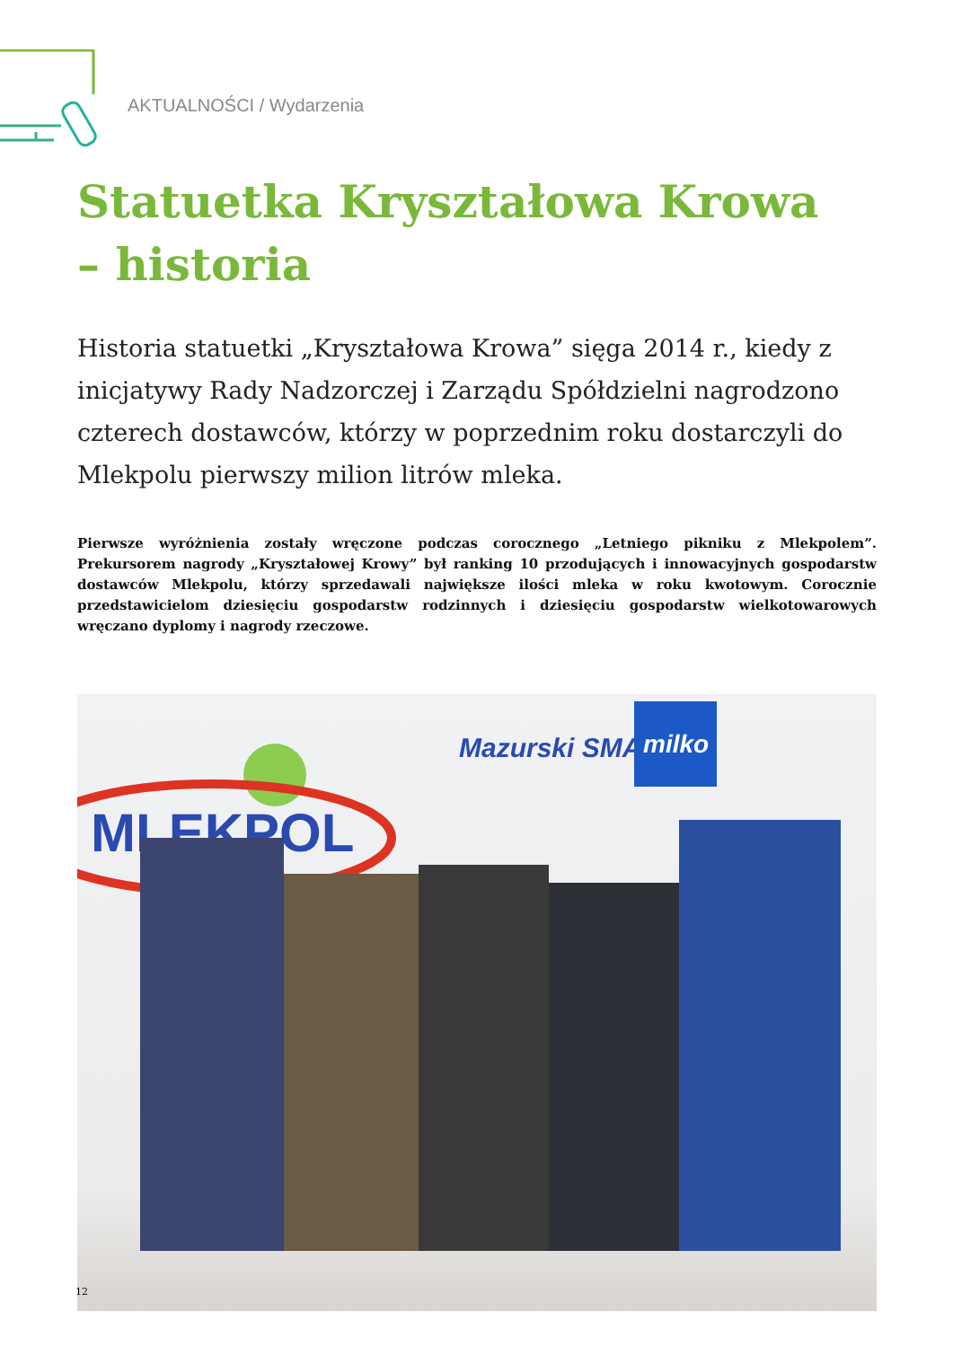AKTUALNOŚCI / Wydarzenia
Statuetka Kryształowa Krowa
– historia
Historia statuetki „Kryształowa Krowa” sięga 2014 r., kiedy z inicjatywy Rady Nadzorczej i Zarządu Spółdzielni nagrodzono czterech dostawców, którzy w poprzednim roku dostarczyli do Mlekpolu pierwszy milion litrów mleka.
Pierwsze wyróżnienia zostały wręczone podczas corocznego „Letniego pikniku z Mlekpolem”. Prekursorem nagrody „Kryształowej Krowy” był ranking 10 przodujących i innowacyjnych gospodarstw dostawców Mlekpolu, którzy sprzedawali największe ilości mleka w roku kwotowym. Corocznie przedstawicielom dziesięciu gospodarstw rodzinnych i dziesięciu gospodarstw wielkotowarowych wręczano dyplomy i nagrody rzeczowe.
MLEKPOL
Mazurski SMAK
milko
12